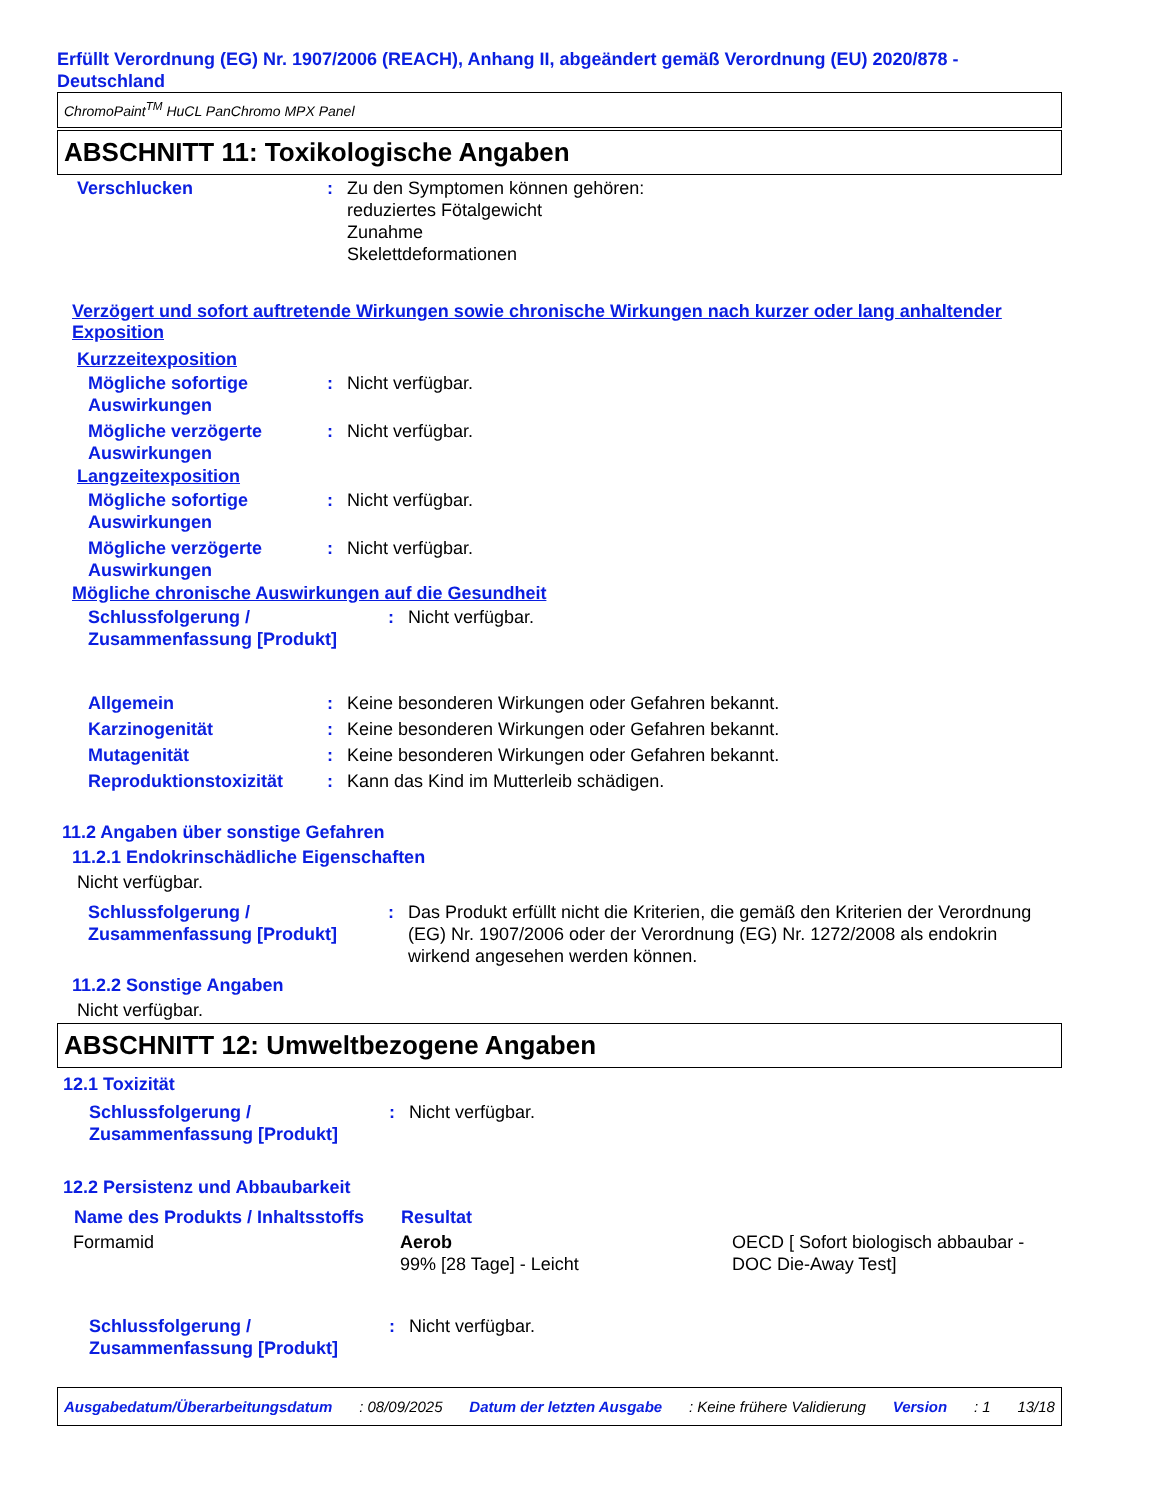Erfüllt Verordnung (EG) Nr. 1907/2006 (REACH), Anhang II, abgeändert gemäß Verordnung (EU) 2020/878 - Deutschland
ChromoPaint<sup>TM</sup> HuCL PanChromo MPX Panel
ABSCHNITT 11: Toxikologische Angaben
| Verschlucken | : | Zu den Symptomen können gehören: reduziertes Fötalgewicht Zunahme Skelettdeformationen |
Verzögert und sofort auftretende Wirkungen sowie chronische Wirkungen nach kurzer oder lang anhaltender Exposition
Kurzzeitexposition
| Mögliche sofortige Auswirkungen | : | Nicht verfügbar. |
| Mögliche verzögerte Auswirkungen | : | Nicht verfügbar. |
Langzeitexposition
| Mögliche sofortige Auswirkungen | : | Nicht verfügbar. |
| Mögliche verzögerte Auswirkungen | : | Nicht verfügbar. |
Mögliche chronische Auswirkungen auf die Gesundheit
| Schlussfolgerung / Zusammenfassung [Produkt] | : | Nicht verfügbar. |
| Allgemein | : | Keine besonderen Wirkungen oder Gefahren bekannt. |
| Karzinogenität | : | Keine besonderen Wirkungen oder Gefahren bekannt. |
| Mutagenität | : | Keine besonderen Wirkungen oder Gefahren bekannt. |
| Reproduktionstoxizität | : | Kann das Kind im Mutterleib schädigen. |
11.2 Angaben über sonstige Gefahren
11.2.1 Endokrinschädliche Eigenschaften
Nicht verfügbar.
| Schlussfolgerung / Zusammenfassung [Produkt] | : | Das Produkt erfüllt nicht die Kriterien, die gemäß den Kriterien der Verordnung (EG) Nr. 1907/2006 oder der Verordnung (EG) Nr. 1272/2008 als endokrin wirkend angesehen werden können. |
11.2.2 Sonstige Angaben
Nicht verfügbar.
ABSCHNITT 12: Umweltbezogene Angaben
12.1 Toxizität
| Schlussfolgerung / Zusammenfassung [Produkt] | : | Nicht verfügbar. |
12.2 Persistenz und Abbaubarkeit
| Name des Produkts / Inhaltsstoffs | Resultat | |
| --- | --- | --- |
| Formamid | Aerob 99% [28 Tage] - Leicht | OECD [ Sofort biologisch abbaubar - DOC Die-Away Test] |
| Schlussfolgerung / Zusammenfassung [Produkt] | : | Nicht verfügbar. |
Ausgabedatum/Überarbeitungsdatum: 08/09/2025 Datum der letzten Ausgabe: Keine frühere Validierung Version: 1 13/18